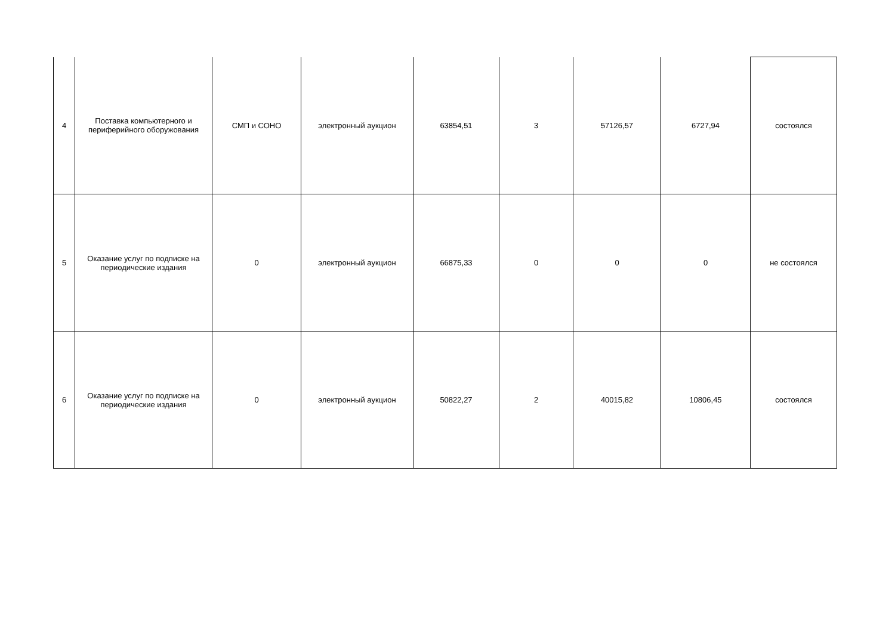| 4 | Поставка компьютерного и периферийного оборужования | СМП и СОНО | электронный аукцион | 63854,51 | 3 | 57126,57 | 6727,94 | состоялся |
| 5 | Оказание услуг по подписке на периодические издания | 0 | электронный аукцион | 66875,33 | 0 | 0 | 0 | не состоялся |
| 6 | Оказание услуг по подписке на периодические издания | 0 | электронный аукцион | 50822,27 | 2 | 40015,82 | 10806,45 | состоялся |